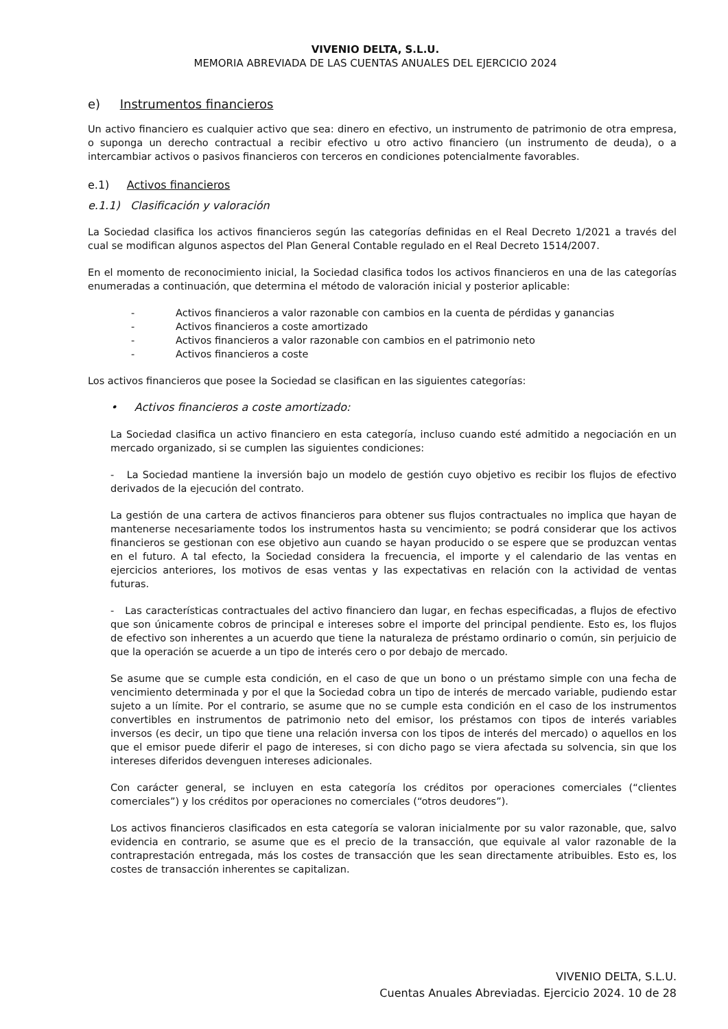VIVENIO DELTA, S.L.U.
MEMORIA ABREVIADA DE LAS CUENTAS ANUALES DEL EJERCICIO 2024
e) Instrumentos financieros
Un activo financiero es cualquier activo que sea: dinero en efectivo, un instrumento de patrimonio de otra empresa, o suponga un derecho contractual a recibir efectivo u otro activo financiero (un instrumento de deuda), o a intercambiar activos o pasivos financieros con terceros en condiciones potencialmente favorables.
e.1) Activos financieros
e.1.1) Clasificación y valoración
La Sociedad clasifica los activos financieros según las categorías definidas en el Real Decreto 1/2021 a través del cual se modifican algunos aspectos del Plan General Contable regulado en el Real Decreto 1514/2007.
En el momento de reconocimiento inicial, la Sociedad clasifica todos los activos financieros en una de las categorías enumeradas a continuación, que determina el método de valoración inicial y posterior aplicable:
- Activos financieros a valor razonable con cambios en la cuenta de pérdidas y ganancias
- Activos financieros a coste amortizado
- Activos financieros a valor razonable con cambios en el patrimonio neto
- Activos financieros a coste
Los activos financieros que posee la Sociedad se clasifican en las siguientes categorías:
• Activos financieros a coste amortizado:
La Sociedad clasifica un activo financiero en esta categoría, incluso cuando esté admitido a negociación en un mercado organizado, si se cumplen las siguientes condiciones:
- La Sociedad mantiene la inversión bajo un modelo de gestión cuyo objetivo es recibir los flujos de efectivo derivados de la ejecución del contrato.
La gestión de una cartera de activos financieros para obtener sus flujos contractuales no implica que hayan de mantenerse necesariamente todos los instrumentos hasta su vencimiento; se podrá considerar que los activos financieros se gestionan con ese objetivo aun cuando se hayan producido o se espere que se produzcan ventas en el futuro. A tal efecto, la Sociedad considera la frecuencia, el importe y el calendario de las ventas en ejercicios anteriores, los motivos de esas ventas y las expectativas en relación con la actividad de ventas futuras.
- Las características contractuales del activo financiero dan lugar, en fechas especificadas, a flujos de efectivo que son únicamente cobros de principal e intereses sobre el importe del principal pendiente. Esto es, los flujos de efectivo son inherentes a un acuerdo que tiene la naturaleza de préstamo ordinario o común, sin perjuicio de que la operación se acuerde a un tipo de interés cero o por debajo de mercado.
Se asume que se cumple esta condición, en el caso de que un bono o un préstamo simple con una fecha de vencimiento determinada y por el que la Sociedad cobra un tipo de interés de mercado variable, pudiendo estar sujeto a un límite. Por el contrario, se asume que no se cumple esta condición en el caso de los instrumentos convertibles en instrumentos de patrimonio neto del emisor, los préstamos con tipos de interés variables inversos (es decir, un tipo que tiene una relación inversa con los tipos de interés del mercado) o aquellos en los que el emisor puede diferir el pago de intereses, si con dicho pago se viera afectada su solvencia, sin que los intereses diferidos devenguen intereses adicionales.
Con carácter general, se incluyen en esta categoría los créditos por operaciones comerciales (“clientes comerciales”) y los créditos por operaciones no comerciales (“otros deudores”).
Los activos financieros clasificados en esta categoría se valoran inicialmente por su valor razonable, que, salvo evidencia en contrario, se asume que es el precio de la transacción, que equivale al valor razonable de la contraprestación entregada, más los costes de transacción que les sean directamente atribuibles. Esto es, los costes de transacción inherentes se capitalizan.
VIVENIO DELTA, S.L.U.
Cuentas Anuales Abreviadas. Ejercicio 2024. 10 de 28